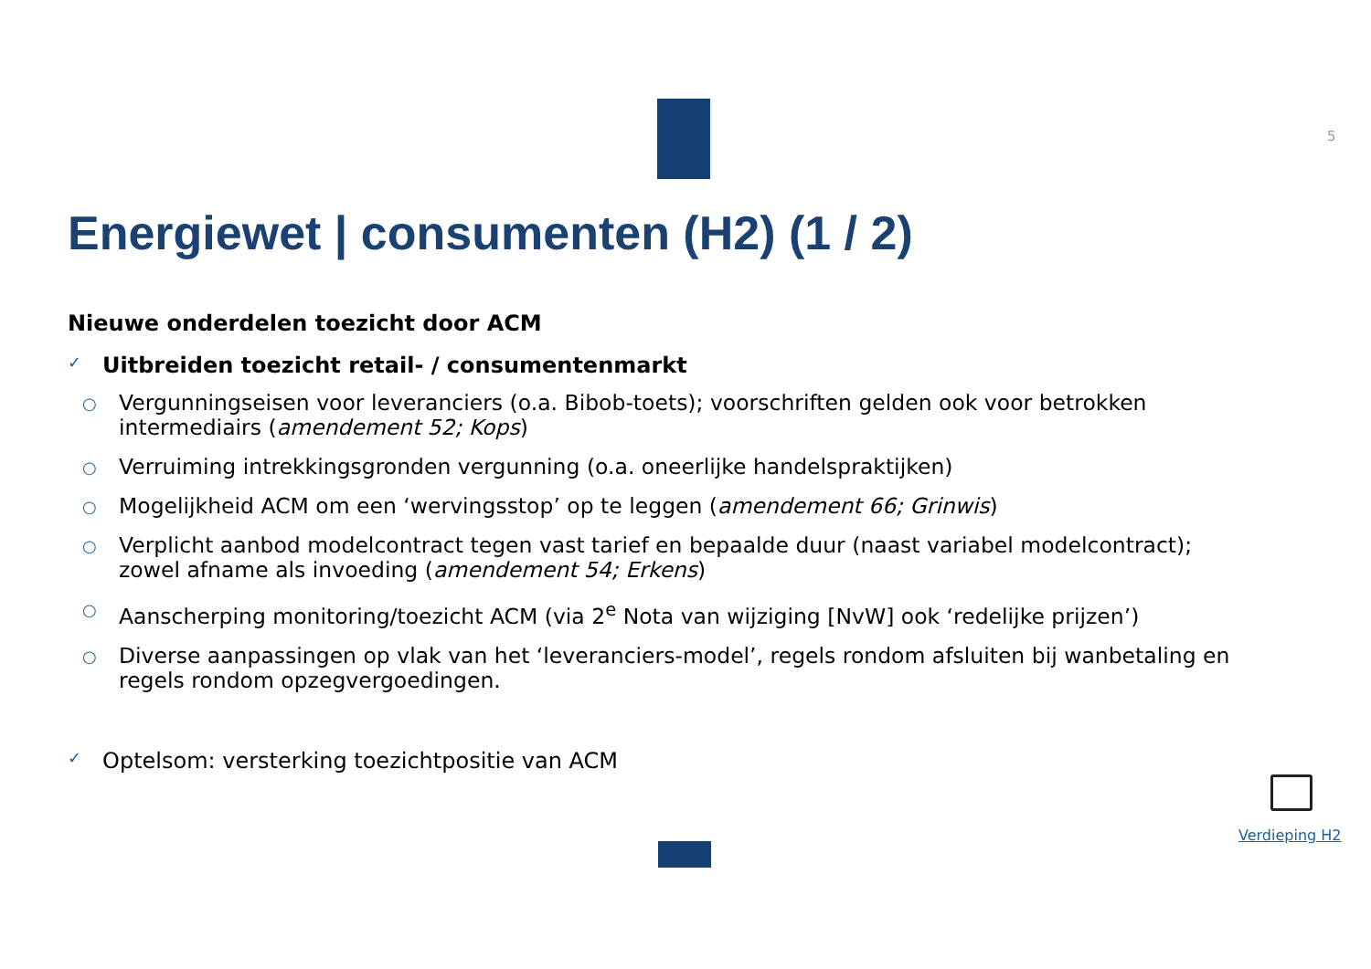5
Energiewet | consumenten (H2) (1 / 2)
Nieuwe onderdelen toezicht door ACM
✓ Uitbreiden toezicht retail- / consumentenmarkt
○ Vergunningseisen voor leveranciers (o.a. Bibob-toets); voorschriften gelden ook voor betrokken intermediairs (amendement 52; Kops)
○ Verruiming intrekkingsgronden vergunning (o.a. oneerlijke handelspraktijken)
○ Mogelijkheid ACM om een ‘wervingsstop’ op te leggen (amendement 66; Grinwis)
○ Verplicht aanbod modelcontract tegen vast tarief en bepaalde duur (naast variabel modelcontract); zowel afname als invoeding (amendement 54; Erkens)
○ Aanscherping monitoring/toezicht ACM (via 2<sup>e</sup> Nota van wijziging [NvW] ook ‘redelijke prijzen’)
○ Diverse aanpassingen op vlak van het ‘leveranciers-model’, regels rondom afsluiten bij wanbetaling en regels rondom opzegvergoedingen.
✓ Optelsom: versterking toezichtpositie van ACM
Verdieping H2